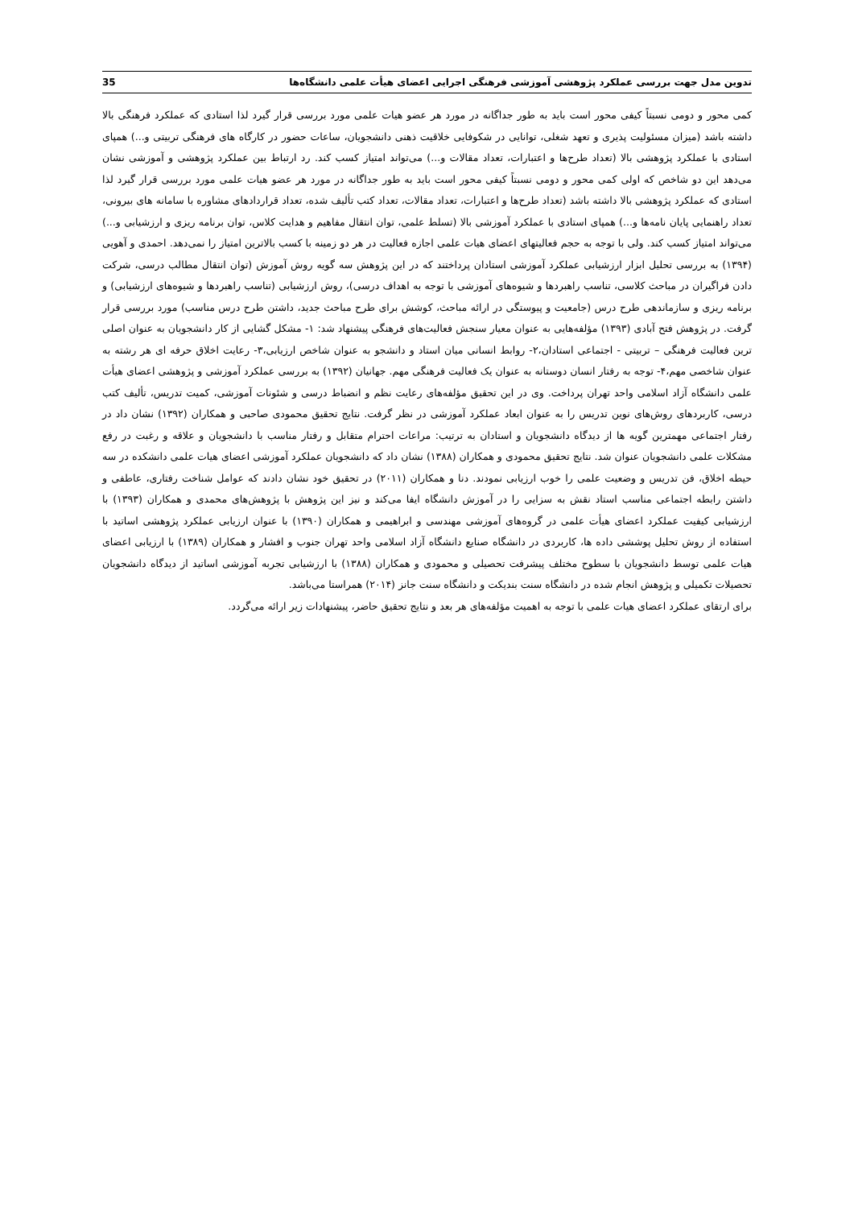تدوین مدل جهت بررسی عملکرد پژوهشی آموزشی فرهنگی اجرایی اعضای هیأت علمی دانشگاه‌ها 35
کمی محور و دومی نسبتاً کیفی محور است باید به طور جداگانه در مورد هر عضو هیات علمی مورد بررسی قرار گیرد لذا استادی که عملکرد فرهنگی بالا داشته باشد (میزان مسئولیت پذیری و تعهد شغلی، توانایی در شکوفایی خلاقیت ذهنی دانشجویان، ساعات حضور در کارگاه های فرهنگی تربیتی و...) همپای استادی با عملکرد پژوهشی بالا (تعداد طرح‌ها و اعتبارات، تعداد مقالات و...) می‌تواند امتیاز کسب کند. رد ارتباط بین عملکرد پژوهشی و آموزشی نشان می‌دهد این دو شاخص که اولی کمی محور و دومی نسبتاً کیفی محور است باید به طور جداگانه در مورد هر عضو هیات علمی مورد بررسی قرار گیرد لذا استادی که عملکرد پژوهشی بالا داشته باشد (تعداد طرح‌ها و اعتبارات، تعداد مقالات، تعداد کتب تألیف شده، تعداد قراردادهای مشاوره با سامانه های بیرونی، تعداد راهنمایی پایان نامه‌ها و...) همپای استادی با عملکرد آموزشی بالا (تسلط علمی، توان انتقال مفاهیم و هدایت کلاس، توان برنامه ریزی و ارزشیابی و...) می‌تواند امتیاز کسب کند. ولی با توجه به حجم فعالیتهای اعضای هیات علمی اجازه فعالیت در هر دو زمینه با کسب بالاترین امتیاز را نمی‌دهد. احمدی و آهویی (۱۳۹۴) به بررسی تحلیل ابزار ارزشیابی عملکرد آموزشی استادان پرداختند که در این پژوهش سه گویه روش آموزش (توان انتقال مطالب درسی، شرکت دادن فراگیران در مباحث کلاسی، تناسب راهبردها و شیوه‌های آموزشی با توجه به اهداف درسی)، روش ارزشیابی (تناسب راهبردها و شیوه‌های ارزشیابی) و برنامه ریزی و سازماندهی طرح درس (جامعیت و پیوستگی در ارائه مباحث، کوشش برای طرح مباحث جدید، داشتن طرح درس مناسب) مورد بررسی قرار گرفت. در پژوهش فتح آبادی (۱۳۹۳) مؤلفه‌هایی به عنوان معیار سنجش فعالیت‌های فرهنگی پیشنهاد شد: ۱- مشکل گشایی از کار دانشجویان به عنوان اصلی ترین فعالیت فرهنگی – تربیتی - اجتماعی استادان،۲- روابط انسانی میان استاد و دانشجو به عنوان شاخص ارزیابی،۳- رعایت اخلاق حرفه ای هر رشته به عنوان شاخصی مهم،۴- توجه به رفتار انسان دوستانه به عنوان یک فعالیت فرهنگی مهم. جهانیان (۱۳۹۲) به بررسی عملکرد آموزشی و پژوهشی اعضای هیأت علمی دانشگاه آزاد اسلامی واحد تهران پرداخت. وی در این تحقیق مؤلفه‌های رعایت نظم و انضباط درسی و شئونات آموزشی، کمیت تدریس، تألیف کتب درسی، کاربردهای روش‌های نوین تدریس را به عنوان ابعاد عملکرد آموزشی در نظر گرفت. نتایج تحقیق محمودی صاحبی و همکاران (۱۳۹۲) نشان داد در رفتار اجتماعی مهمترین گویه ها از دیدگاه دانشجویان و استادان به ترتیب: مراعات احترام متقابل و رفتار مناسب با دانشجویان و علاقه و رغبت در رفع مشکلات علمی دانشجویان عنوان شد. نتایج تحقیق محمودی و همکاران (۱۳۸۸) نشان داد که دانشجویان عملکرد آموزشی اعضای هیات علمی دانشکده در سه حیطه اخلاق، فن تدریس و وضعیت علمی را خوب ارزیابی نمودند. دنا و همکاران (۲۰۱۱) در تحقیق خود نشان دادند که عوامل شناخت رفتاری، عاطفی و داشتن رابطه اجتماعی مناسب استاد نقش به سزایی را در آموزش دانشگاه ایفا می‌کند و نیز این پژوهش با پژوهش‌های محمدی و همکاران (۱۳۹۳) با ارزشیابی کیفیت عملکرد اعضای هیأت علمی در گروه‌های آموزشی مهندسی و ابراهیمی و همکاران (۱۳۹۰) با عنوان ارزیابی عملکرد پژوهشی اساتید با استفاده از روش تحلیل پوششی داده ها، کاربردی در دانشگاه صنایع دانشگاه آزاد اسلامی واحد تهران جنوب و افشار و همکاران (۱۳۸۹) با ارزیابی اعضای هیات علمی توسط دانشجویان با سطوح مختلف پیشرفت تحصیلی و محمودی و همکاران (۱۳۸۸) با ارزشیابی تجربه آموزشی اساتید از دیدگاه دانشجویان تحصیلات تکمیلی و پژوهش انجام شده در دانشگاه سنت بندیکت و دانشگاه سنت جانز (۲۰۱۴) همراستا می‌باشد.
برای ارتقای عملکرد اعضای هیات علمی با توجه به اهمیت مؤلفه‌های هر بعد و نتایج تحقیق حاضر، پیشنهادات زیر ارائه می‌گردد.